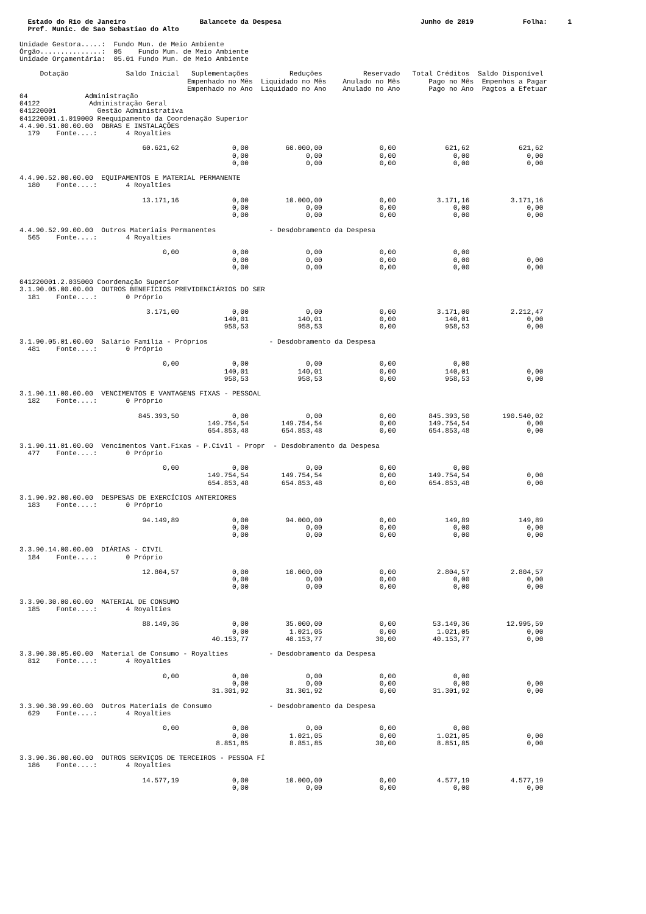Estado do Rio de Janeiro                  Balancete da Despesa                                  Junho de 2019            Folha:     1
  Pref. Munic. de Sao Sebastiao do Alto

Unidade Gestora.....:  Fundo Mun. de Meio Ambiente
Órgão...............:  05    Fundo Mun. de Meio Ambiente
Unidade Orçamentária:  05.01 Fundo Mun. de Meio Ambiente

     Dotação              Saldo Inicial   Suplementações          Reduções          Reservado   Total Créditos  Saldo Disponível
                                         Empenhado no Mês  Liquidado no Mês    Anulado no Mês       Pago no Mês  Empenhos a Pagar
                                         Empenhado no Ano  Liquidado no Ano    Anulado no Ano       Pago no Ano  Pagtos a Efetuar
04              Administração
04122            Administração Geral
041220001          Gestão Administrativa
041220001.1.019000 Reequipamento da Coordenação Superior
4.4.90.51.00.00.00  OBRAS E INSTALAÇÕES
  179    Fonte....:       4 Royalties

                              60.621,62             0,00         60.000,00              0,00            621,62            621,62
                                                    0,00              0,00              0,00              0,00              0,00
                                                    0,00              0,00              0,00              0,00              0,00

4.4.90.52.00.00.00  EQUIPAMENTOS E MATERIAL PERMANENTE
  180    Fonte....:       4 Royalties

                              13.171,16             0,00         10.000,00              0,00          3.171,16          3.171,16
                                                    0,00              0,00              0,00              0,00              0,00
                                                    0,00              0,00              0,00              0,00              0,00

4.4.90.52.99.00.00  Outros Materiais Permanentes             - Desdobramento da Despesa
  565    Fonte....:       4 Royalties

                                   0,00             0,00              0,00              0,00              0,00
                                                    0,00              0,00              0,00              0,00              0,00
                                                    0,00              0,00              0,00              0,00              0,00

041220001.2.035000 Coordenação Superior
3.1.90.05.00.00.00  OUTROS BENEFÍCIOS PREVIDENCIÁRIOS DO SER
  181    Fonte....:       0 Próprio

                               3.171,00             0,00              0,00              0,00          3.171,00          2.212,47
                                                  140,01            140,01              0,00            140,01              0,00
                                                  958,53            958,53              0,00            958,53              0,00

3.1.90.05.01.00.00  Salário Família - Próprios               - Desdobramento da Despesa
  481    Fonte....:       0 Próprio

                                   0,00             0,00              0,00              0,00              0,00
                                                  140,01            140,01              0,00            140,01              0,00
                                                  958,53            958,53              0,00            958,53              0,00

3.1.90.11.00.00.00  VENCIMENTOS E VANTAGENS FIXAS - PESSOAL
  182    Fonte....:       0 Próprio

                             845.393,50             0,00              0,00              0,00        845.393,50        190.540,02
                                              149.754,54        149.754,54              0,00        149.754,54              0,00
                                              654.853,48        654.853,48              0,00        654.853,48              0,00

3.1.90.11.01.00.00  Vencimentos Vant.Fixas - P.Civil - Propr  - Desdobramento da Despesa
  477    Fonte....:       0 Próprio

                                   0,00             0,00              0,00              0,00              0,00
                                              149.754,54        149.754,54              0,00        149.754,54              0,00
                                              654.853,48        654.853,48              0,00        654.853,48              0,00

3.1.90.92.00.00.00  DESPESAS DE EXERCÍCIOS ANTERIORES
  183    Fonte....:       0 Próprio

                              94.149,89             0,00         94.000,00              0,00            149,89            149,89
                                                    0,00              0,00              0,00              0,00              0,00
                                                    0,00              0,00              0,00              0,00              0,00

3.3.90.14.00.00.00  DIÁRIAS - CIVIL
  184    Fonte....:       0 Próprio

                              12.804,57             0,00         10.000,00              0,00          2.804,57          2.804,57
                                                    0,00              0,00              0,00              0,00              0,00
                                                    0,00              0,00              0,00              0,00              0,00

3.3.90.30.00.00.00  MATERIAL DE CONSUMO
  185    Fonte....:       4 Royalties

                              88.149,36             0,00         35.000,00              0,00         53.149,36         12.995,59
                                                    0,00          1.021,05              0,00          1.021,05              0,00
                                               40.153,77         40.153,77             30,00         40.153,77              0,00

3.3.90.30.05.00.00  Material de Consumo - Royalties          - Desdobramento da Despesa
  812    Fonte....:       4 Royalties

                                   0,00             0,00              0,00              0,00              0,00
                                                    0,00              0,00              0,00              0,00              0,00
                                               31.301,92         31.301,92              0,00         31.301,92              0,00

3.3.90.30.99.00.00  Outros Materiais de Consumo              - Desdobramento da Despesa
  629    Fonte....:       4 Royalties

                                   0,00             0,00              0,00              0,00              0,00
                                                    0,00          1.021,05              0,00          1.021,05              0,00
                                                8.851,85          8.851,85             30,00          8.851,85              0,00

3.3.90.36.00.00.00  OUTROS SERVIÇOS DE TERCEIROS - PESSOA FÍ
  186    Fonte....:       4 Royalties

                              14.577,19             0,00         10.000,00              0,00          4.577,19          4.577,19
                                                    0,00              0,00              0,00              0,00              0,00